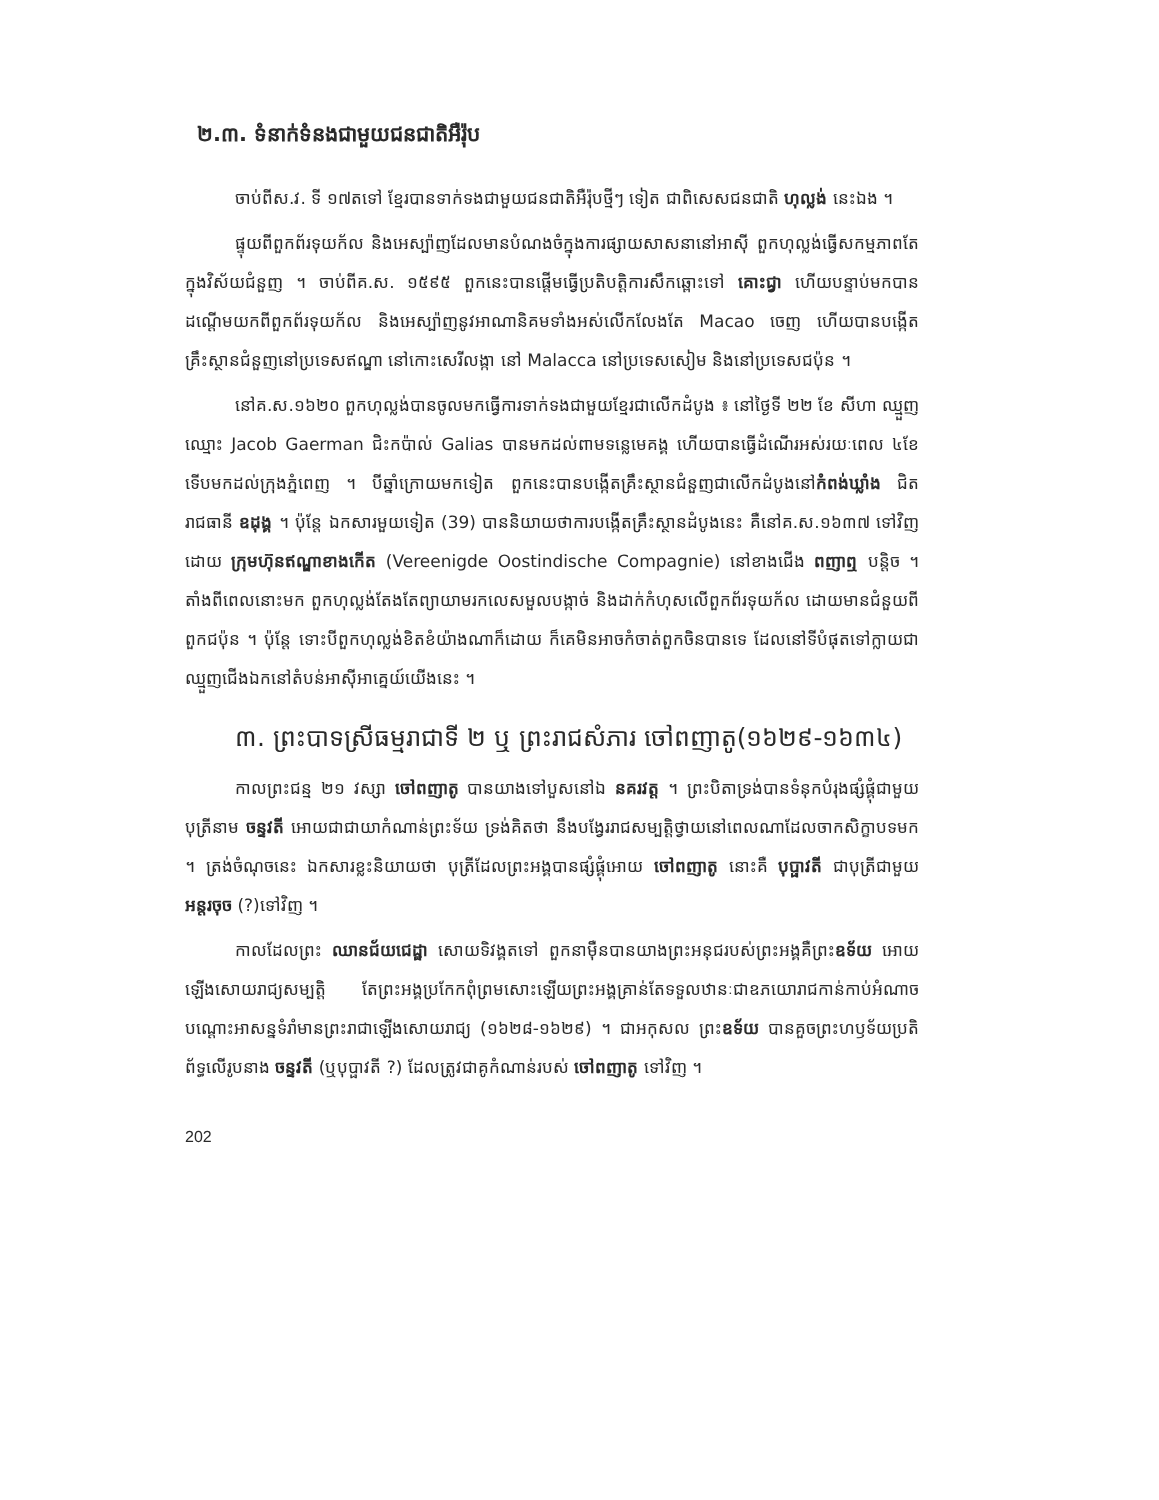២.៣. ទំនាក់ទំនងជាមួយជនជាតិអឺរ៉ុប
ចាប់ពីស.វ. ទី ១៧តទៅ ខ្មែរបានទាក់ទងជាមួយជនជាតិអឺរ៉ុបថ្មីៗ ទៀត ជាពិសេសជនជាតិ ហុល្លង់ នេះឯង ។
ផ្ទុយពីពួកព័រទុយក័ល និងអេស្ប៉ាញដែលមានបំណងចំក្នុងការផ្សាយសាសនានៅអាស៊ី ពួកហុល្លង់ធ្វើសកម្មភាពតែក្នុងវិស័យជំនួញ ។ ចាប់ពីគ.ស. ១៥៩៥ ពួកនេះបានផ្ដើមធ្វើប្រតិបត្តិការសឹកឆ្ពោះទៅ គោះជ្វា ហើយបន្ទាប់មកបានដណ្ដើមយកពីពួកព័រទុយក័ល និងអេស្ប៉ាញនូវអាណានិគមទាំងអស់លើកលែងតែ Macao ចេញ ហើយបានបង្កើតគ្រឹះស្ថានជំនួញនៅប្រទេសឥណ្ឌា នៅកោះសេរីលង្កា នៅ Malacca នៅប្រទេសសៀម និងនៅប្រទេសជប៉ុន ។
នៅគ.ស.១៦២០ ពួកហុល្លង់បានចូលមកធ្វើការទាក់ទងជាមួយខ្មែរជាលើកដំបូង ៖ នៅថ្ងៃទី ២២ ខែ សីហា ឈ្មួញឈ្មោះ Jacob Gaerman ជិះកប៉ាល់ Galias បានមកដល់ពាមទន្លេមេគង្គ ហើយបានធ្វើដំណើរអស់រយៈពេល ៤ខែទើបមកដល់ក្រុងភ្នំពេញ ។ បីឆ្នាំក្រោយមកទៀត ពួកនេះបានបង្កើតគ្រឹះស្ថានជំនួញជាលើកដំបូងនៅកំពង់ឃ្លាំង ជិតរាជធានី ឧដុង្គ ។ ប៉ុន្តែ ឯកសារមួយទៀត (39) បាននិយាយថាការបង្កើតគ្រឹះស្ថានដំបូងនេះ គឺនៅគ.ស.១៦៣៧ ទៅវិញដោយ ក្រុមហ៊ុនឥណ្ឌាខាងកើត (Vereenigde Oostindische Compagnie) នៅខាងជើង ពញាឮ បន្តិច ។ តាំងពីពេលនោះមក ពួកហុល្លង់តែងតែព្យាយាមរកលេសមួលបង្កាច់ និងដាក់កំហុសលើពួកព័រទុយក័ល ដោយមានជំនួយពីពួកជប៉ុន ។ ប៉ុន្តែ ទោះបីពួកហុល្លង់ខិតខំយ៉ាងណាក៏ដោយ ក៏គេមិនអាចកំចាត់ពួកចិនបានទេ ដែលនៅទីបំផុតទៅក្លាយជាឈ្មួញជើងឯកនៅតំបន់អាស៊ីអាគ្នេយ៍យើងនេះ ។
៣. ព្រះបាទស្រីធម្មរាជាទី ២ ឬ ព្រះរាជសំភារ ចៅពញាតូ(១៦២៩-១៦៣៤)
កាលព្រះជន្ម ២១ វស្សា ចៅពញាតូ បានយាងទៅបួសនៅឯ នគរវត្ត ។ ព្រះបិតាទ្រង់បានទំនុកបំរុងផ្សំផ្គុំជាមួយបុត្រីនាម ចន្ទវតី អោយជាជាយាកំណាន់ព្រះទ័យ ទ្រង់គិតថា នឹងបង្វែររាជសម្បត្តិថ្វាយនៅពេលណាដែលចាកសិក្ខាបទមក ។ ត្រង់ចំណុចនេះ ឯកសារខ្លះនិយាយថា បុត្រីដែលព្រះអង្គបានផ្សំផ្គុំអោយ ចៅពញាតូ នោះគឺ បុប្ផាវតី ជាបុត្រីជាមួយ អន្តរចុច (?)ទៅវិញ ។
កាលដែលព្រះ ឈានជ័យជេដ្ឋា សោយទិវង្គតទៅ ពួកនាម៉ឺនបានយាងព្រះអនុជរបស់ព្រះអង្គគឺព្រះឧទ័យ អោយឡើងសោយរាជ្យសម្បត្តិ តែព្រះអង្គប្រកែកពុំព្រមសោះឡើយព្រះអង្គគ្រាន់តែទទួលឋានៈជាឧភយោរាជកាន់កាប់អំណាចបណ្ដោះអាសន្នទំរាំមានព្រះរាជាឡើងសោយរាជ្យ (១៦២៨-១៦២៩) ។ ជាអកុសល ព្រះឧទ័យ បានគួចព្រះហឫទ័យប្រតិព័ទ្ធលើរូបនាង ចន្ទវតី (ឬបុប្ផាវតី ?) ដែលត្រូវជាគូកំណាន់របស់ ចៅពញាតូ ទៅវិញ ។
202